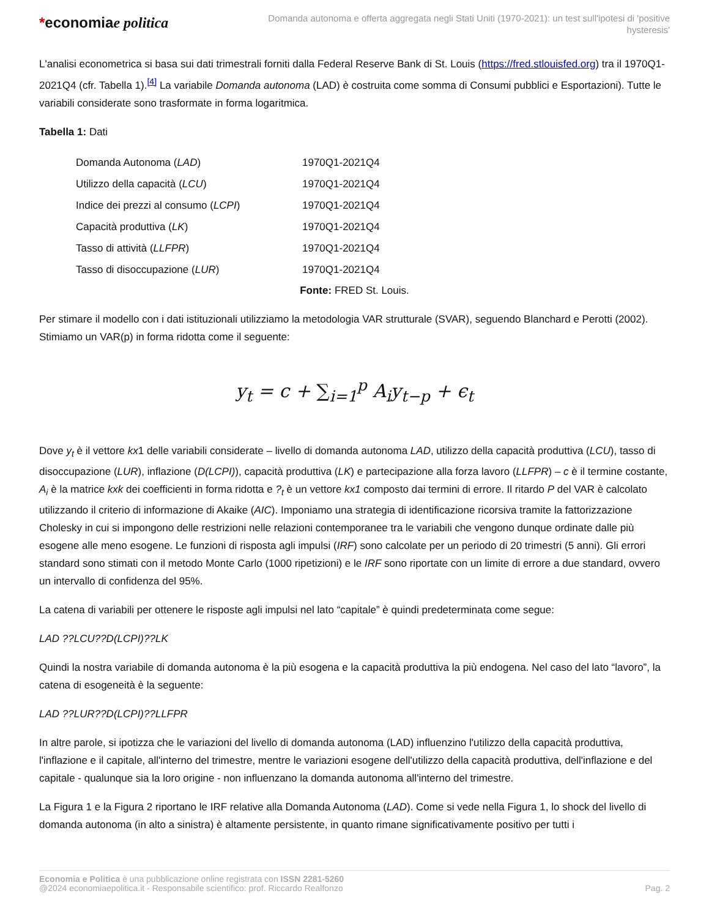*economiae politica
Domanda autonoma e offerta aggregata negli Stati Uniti (1970-2021): un test sull'ipotesi di 'positive hysteresis'
L'analisi econometrica si basa sui dati trimestrali forniti dalla Federal Reserve Bank di St. Louis (https://fred.stlouisfed.org) tra il 1970Q1-2021Q4 (cfr. Tabella 1).<sup>[4]</sup> La variabile Domanda autonoma (LAD) è costruita come somma di Consumi pubblici e Esportazioni). Tutte le variabili considerate sono trasformate in forma logaritmica.
Tabella 1: Dati
| Domanda Autonoma ( LAD ) | 1970Q1-2021Q4 |
| Utilizzo della capacità ( LCU ) | 1970Q1-2021Q4 |
| Indice dei prezzi al consumo ( LCPI ) | 1970Q1-2021Q4 |
| Capacità produttiva ( LK ) | 1970Q1-2021Q4 |
| Tasso di attività ( LLFPR ) | 1970Q1-2021Q4 |
| Tasso di disoccupazione ( LUR ) | 1970Q1-2021Q4 |
Fonte: FRED St. Louis.
Per stimare il modello con i dati istituzionali utilizziamo la metodologia VAR strutturale (SVAR), seguendo Blanchard e Perotti (2002). Stimiamo un VAR(p) in forma ridotta come il seguente:
y<sub>t</sub> = c + ∑<sub>i=1</sub><sup>p</sup> A<sub>i</sub>y<sub>t−p</sub> + ϵ<sub>t</sub>
Dove y<sub>t</sub> è il vettore kx1 delle variabili considerate – livello di domanda autonoma LAD, utilizzo della capacità produttiva (LCU), tasso di disoccupazione (LUR), inflazione (D(LCPI)), capacità produttiva (LK) e partecipazione alla forza lavoro (LLFPR) – c è il termine costante, A<sub>i</sub> è la matrice kxk dei coefficienti in forma ridotta e ?<sub>t</sub> è un vettore kx1 composto dai termini di errore. Il ritardo P del VAR è calcolato utilizzando il criterio di informazione di Akaike (AIC). Imponiamo una strategia di identificazione ricorsiva tramite la fattorizzazione Cholesky in cui si impongono delle restrizioni nelle relazioni contemporanee tra le variabili che vengono dunque ordinate dalle più esogene alle meno esogene. Le funzioni di risposta agli impulsi (IRF) sono calcolate per un periodo di 20 trimestri (5 anni). Gli errori standard sono stimati con il metodo Monte Carlo (1000 ripetizioni) e le IRF sono riportate con un limite di errore a due standard, ovvero un intervallo di confidenza del 95%.
La catena di variabili per ottenere le risposte agli impulsi nel lato “capitale” è quindi predeterminata come segue:
LAD ??LCU??D(LCPI)??LK
Quindi la nostra variabile di domanda autonoma è la più esogena e la capacità produttiva la più endogena. Nel caso del lato “lavoro”, la catena di esogeneità è la seguente:
LAD ??LUR??D(LCPI)??LLFPR
In altre parole, si ipotizza che le variazioni del livello di domanda autonoma (LAD) influenzino l'utilizzo della capacità produttiva, l'inflazione e il capitale, all'interno del trimestre, mentre le variazioni esogene dell'utilizzo della capacità produttiva, dell'inflazione e del capitale - qualunque sia la loro origine - non influenzano la domanda autonoma all'interno del trimestre.
La Figura 1 e la Figura 2 riportano le IRF relative alla Domanda Autonoma (LAD). Come si vede nella Figura 1, lo shock del livello di domanda autonoma (in alto a sinistra) è altamente persistente, in quanto rimane significativamente positivo per tutti i
Economia e Politica è una pubblicazione online registrata con ISSN 2281-5260
@2024 economiaepolitica.it - Responsabile scientifico: prof. Riccardo Realfonzo
Pag. 2